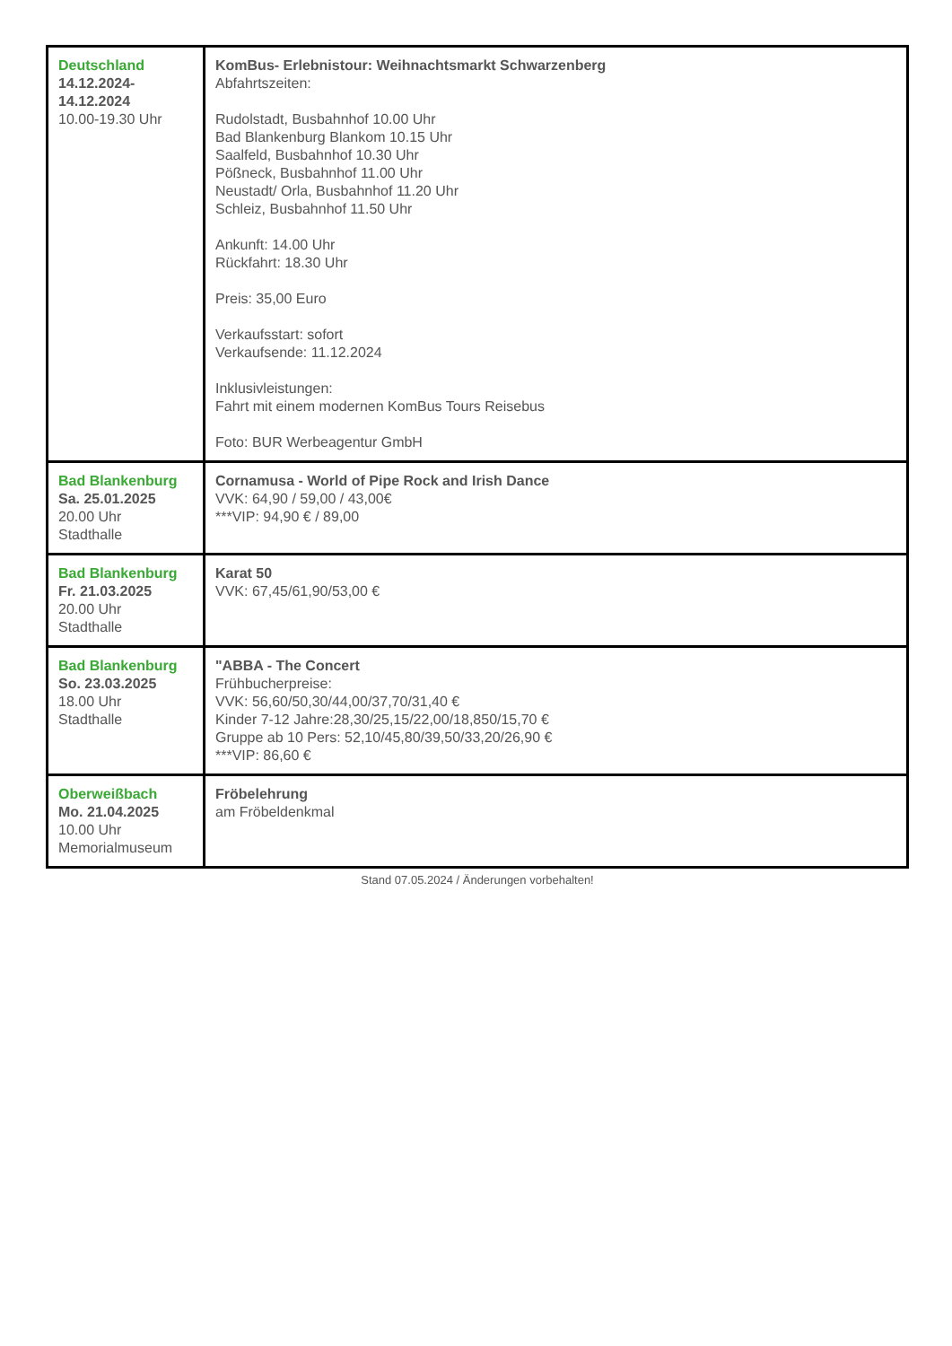| Deutschland 14.12.2024- 14.12.2024 10.00-19.30 Uhr | KomBus- Erlebnistour: Weihnachtsmarkt Schwarzenberg Abfahrtszeiten: Rudolstadt, Busbahnhof 10.00 Uhr Bad Blankenburg Blankom 10.15 Uhr Saalfeld, Busbahnhof 10.30 Uhr Pößneck, Busbahnhof 11.00 Uhr Neustadt/ Orla, Busbahnhof 11.20 Uhr Schleiz, Busbahnhof 11.50 Uhr Ankunft: 14.00 Uhr Rückfahrt: 18.30 Uhr Preis: 35,00 Euro Verkaufsstart: sofort Verkaufsende: 11.12.2024 Inklusivleistungen: Fahrt mit einem modernen KomBus Tours Reisebus Foto: BUR Werbeagentur GmbH |
| Bad Blankenburg Sa. 25.01.2025 20.00 Uhr Stadthalle | Cornamusa - World of Pipe Rock and Irish Dance VVK: 64,90 / 59,00 / 43,00€ ***VIP: 94,90 € / 89,00 |
| Bad Blankenburg Fr. 21.03.2025 20.00 Uhr Stadthalle | Karat 50 VVK: 67,45/61,90/53,00 € |
| Bad Blankenburg So. 23.03.2025 18.00 Uhr Stadthalle | "ABBA - The Concert Frühbucherpreise: VVK: 56,60/50,30/44,00/37,70/31,40 € Kinder 7-12 Jahre:28,30/25,15/22,00/18,850/15,70 € Gruppe ab 10 Pers: 52,10/45,80/39,50/33,20/26,90 € ***VIP: 86,60 € |
| Oberweißbach Mo. 21.04.2025 10.00 Uhr Memorialmuseum | Fröbelehrung am Fröbeldenkmal |
Stand 07.05.2024 / Änderungen vorbehalten!